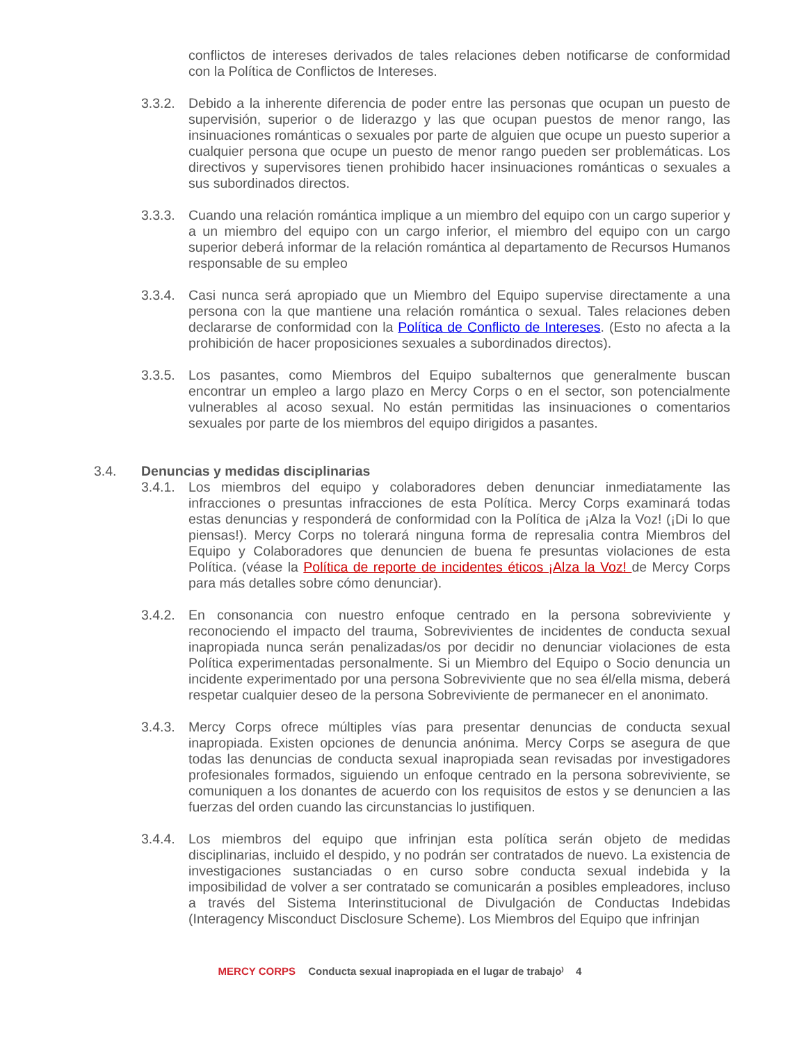conflictos de intereses derivados de tales relaciones deben notificarse de conformidad con la Política de Conflictos de Intereses.
3.3.2.
Debido a la inherente diferencia de poder entre las personas que ocupan un puesto de supervisión, superior o de liderazgo y las que ocupan puestos de menor rango, las insinuaciones románticas o sexuales por parte de alguien que ocupe un puesto superior a cualquier persona que ocupe un puesto de menor rango pueden ser problemáticas. Los directivos y supervisores tienen prohibido hacer insinuaciones románticas o sexuales a sus subordinados directos.
3.3.3.
Cuando una relación romántica implique a un miembro del equipo con un cargo superior y a un miembro del equipo con un cargo inferior, el miembro del equipo con un cargo superior deberá informar de la relación romántica al departamento de Recursos Humanos responsable de su empleo
3.3.4.
Casi nunca será apropiado que un Miembro del Equipo supervise directamente a una persona con la que mantiene una relación romántica o sexual. Tales relaciones deben declararse de conformidad con la Política de Conflicto de Intereses. (Esto no afecta a la prohibición de hacer proposiciones sexuales a subordinados directos).
3.3.5.
Los pasantes, como Miembros del Equipo subalternos que generalmente buscan encontrar un empleo a largo plazo en Mercy Corps o en el sector, son potencialmente vulnerables al acoso sexual. No están permitidas las insinuaciones o comentarios sexuales por parte de los miembros del equipo dirigidos a pasantes.
3.4. Denuncias y medidas disciplinarias
3.4.1.
Los miembros del equipo y colaboradores deben denunciar inmediatamente las infracciones o presuntas infracciones de esta Política. Mercy Corps examinará todas estas denuncias y responderá de conformidad con la Política de ¡Alza la Voz! (¡Di lo que piensas!). Mercy Corps no tolerará ninguna forma de represalia contra Miembros del Equipo y Colaboradores que denuncien de buena fe presuntas violaciones de esta Política. (véase la Política de reporte de incidentes éticos ¡Alza la Voz! de Mercy Corps para más detalles sobre cómo denunciar).
3.4.2.
En consonancia con nuestro enfoque centrado en la persona sobreviviente y reconociendo el impacto del trauma, Sobrevivientes de incidentes de conducta sexual inapropiada nunca serán penalizadas/os por decidir no denunciar violaciones de esta Política experimentadas personalmente. Si un Miembro del Equipo o Socio denuncia un incidente experimentado por una persona Sobreviviente que no sea él/ella misma, deberá respetar cualquier deseo de la persona Sobreviviente de permanecer en el anonimato.
3.4.3.
Mercy Corps ofrece múltiples vías para presentar denuncias de conducta sexual inapropiada. Existen opciones de denuncia anónima. Mercy Corps se asegura de que todas las denuncias de conducta sexual inapropiada sean revisadas por investigadores profesionales formados, siguiendo un enfoque centrado en la persona sobreviviente, se comuniquen a los donantes de acuerdo con los requisitos de estos y se denuncien a las fuerzas del orden cuando las circunstancias lo justifiquen.
3.4.4.
Los miembros del equipo que infrinjan esta política serán objeto de medidas disciplinarias, incluido el despido, y no podrán ser contratados de nuevo. La existencia de investigaciones sustanciadas o en curso sobre conducta sexual indebida y la imposibilidad de volver a ser contratado se comunicarán a posibles empleadores, incluso a través del Sistema Interinstitucional de Divulgación de Conductas Indebidas (Interagency Misconduct Disclosure Scheme). Los Miembros del Equipo que infrinjan
MERCY CORPS Conducta sexual inapropiada en el lugar de trabajo⁾ 4